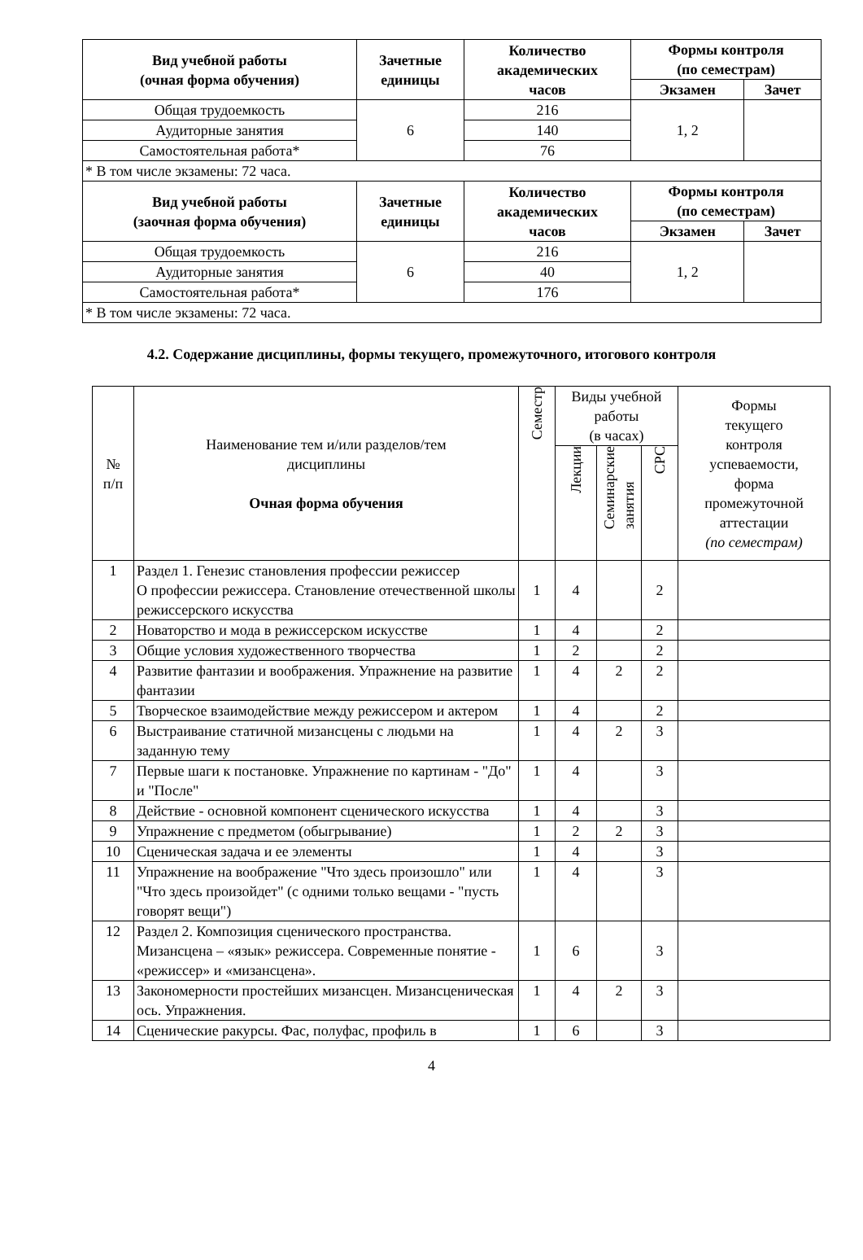| Вид учебной работы (очная форма обучения) | Зачетные единицы | Количество академических часов | Формы контроля (по семестрам) | |
| --- | --- | --- | --- | --- |
| | | | Экзамен | Зачет |
| Общая трудоемкость | 6 | 216 | 1, 2 | |
| Аудиторные занятия | | 140 | | |
| Самостоятельная работа* | | 76 | | |
| * В том числе экзамены: 72 часа. | | | | |
| Вид учебной работы (заочная форма обучения) | Зачетные единицы | Количество академических часов | Формы контроля (по семестрам) | |
| | | | Экзамен | Зачет |
| Общая трудоемкость | 6 | 216 | 1, 2 | |
| Аудиторные занятия | | 40 | | |
| Самостоятельная работа* | | 176 | | |
| * В том числе экзамены: 72 часа. | | | | |
4.2. Содержание дисциплины, формы текущего, промежуточного, итогового контроля
| № п/п | Наименование тем и/или разделов/тем дисциплины Очная форма обучения | Семестр | Виды учебной работы (в часах) | | | Формы текущего контроля успеваемости, форма промежуточной аттестации (по семестрам) |
| | | | Лекции | Семинарские занятия | СРС | |
| 1 | Раздел 1. Генезис становления профессии режиссер О профессии режиссера. Становление отечественной школы режиссерского искусства | 1 | 4 | | 2 | |
| 2 | Новаторство и мода в режиссерском искусстве | 1 | 4 | | 2 | |
| 3 | Общие условия художественного творчества | 1 | 2 | | 2 | |
| 4 | Развитие фантазии и воображения. Упражнение на развитие фантазии | 1 | 4 | 2 | 2 | |
| 5 | Творческое взаимодействие между режиссером и актером | 1 | 4 | | 2 | |
| 6 | Выстраивание статичной мизансцены с людьми на заданную тему | 1 | 4 | 2 | 3 | |
| 7 | Первые шаги к постановке. Упражнение по картинам - "До" и "После" | 1 | 4 | | 3 | |
| 8 | Действие - основной компонент сценического искусства | 1 | 4 | | 3 | |
| 9 | Упражнение с предметом (обыгрывание) | 1 | 2 | 2 | 3 | |
| 10 | Сценическая задача и ее элементы | 1 | 4 | | 3 | |
| 11 | Упражнение на воображение "Что здесь произошло" или "Что здесь произойдет" (с одними только вещами - "пусть говорят вещи") | 1 | 4 | | 3 | |
| 12 | Раздел 2. Композиция сценического пространства. Мизансцена – «язык» режиссера. Современные понятие - «режиссер» и «мизансцена». | 1 | 6 | | 3 | |
| 13 | Закономерности простейших мизансцен. Мизансценическая ось. Упражнения. | 1 | 4 | 2 | 3 | |
| 14 | Сценические ракурсы. Фас, полуфас, профиль в | 1 | 6 | | 3 | |
4